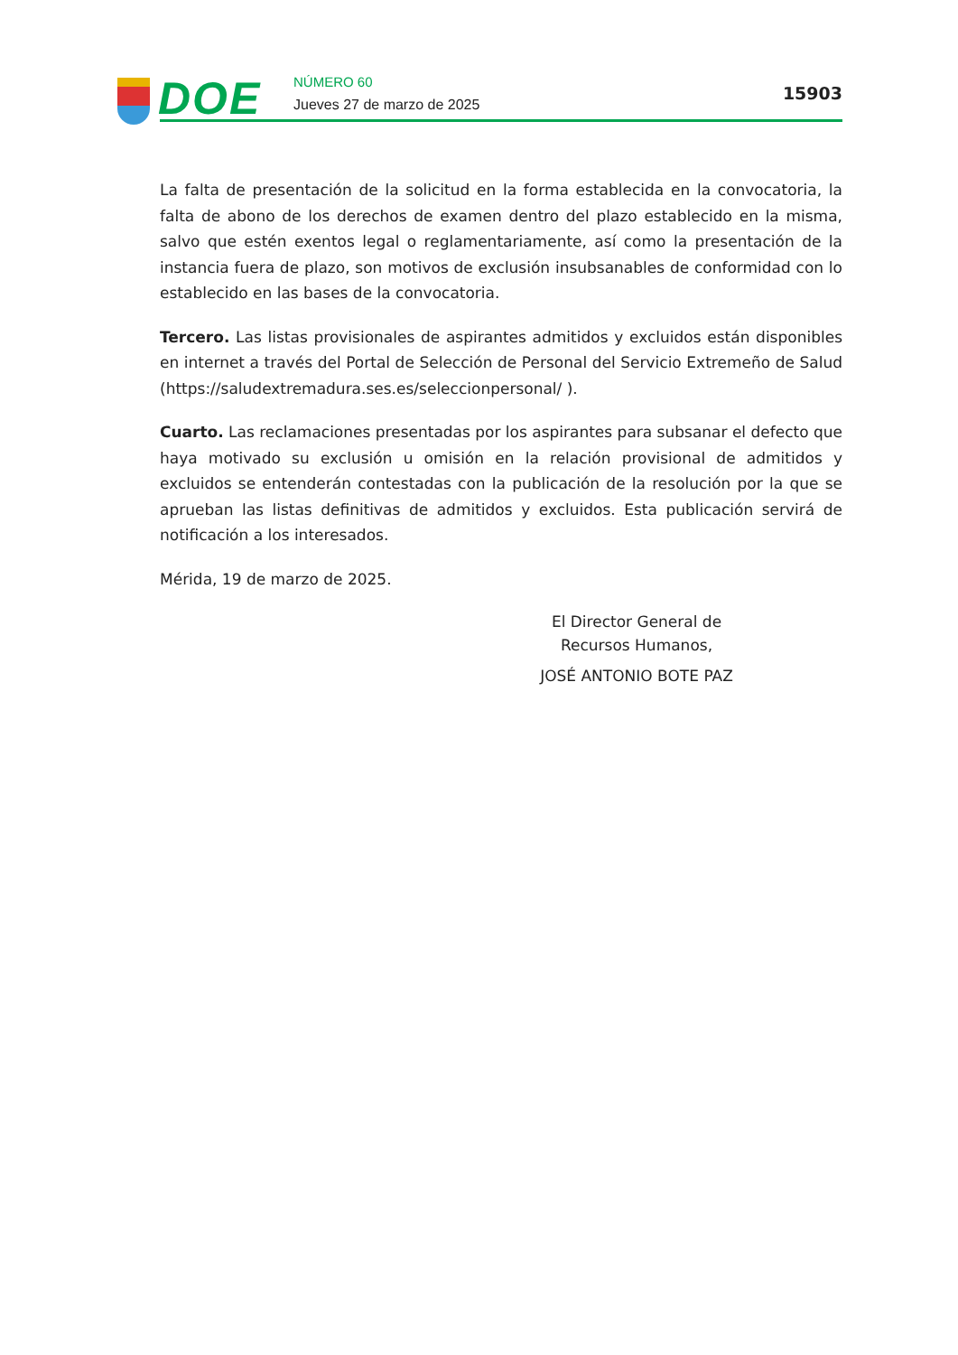DOE NÚMERO 60
Jueves 27 de marzo de 2025
15903
La falta de presentación de la solicitud en la forma establecida en la convocatoria, la falta de abono de los derechos de examen dentro del plazo establecido en la misma, salvo que estén exentos legal o reglamentariamente, así como la presentación de la instancia fuera de plazo, son motivos de exclusión insubsanables de conformidad con lo establecido en las bases de la convocatoria.
Tercero. Las listas provisionales de aspirantes admitidos y excluidos están disponibles en internet a través del Portal de Selección de Personal del Servicio Extremeño de Salud (https://saludextremadura.ses.es/seleccionpersonal/ ).
Cuarto. Las reclamaciones presentadas por los aspirantes para subsanar el defecto que haya motivado su exclusión u omisión en la relación provisional de admitidos y excluidos se entenderán contestadas con la publicación de la resolución por la que se aprueban las listas definitivas de admitidos y excluidos. Esta publicación servirá de notificación a los interesados.
Mérida, 19 de marzo de 2025.
El Director General de Recursos Humanos,
JOSÉ ANTONIO BOTE PAZ